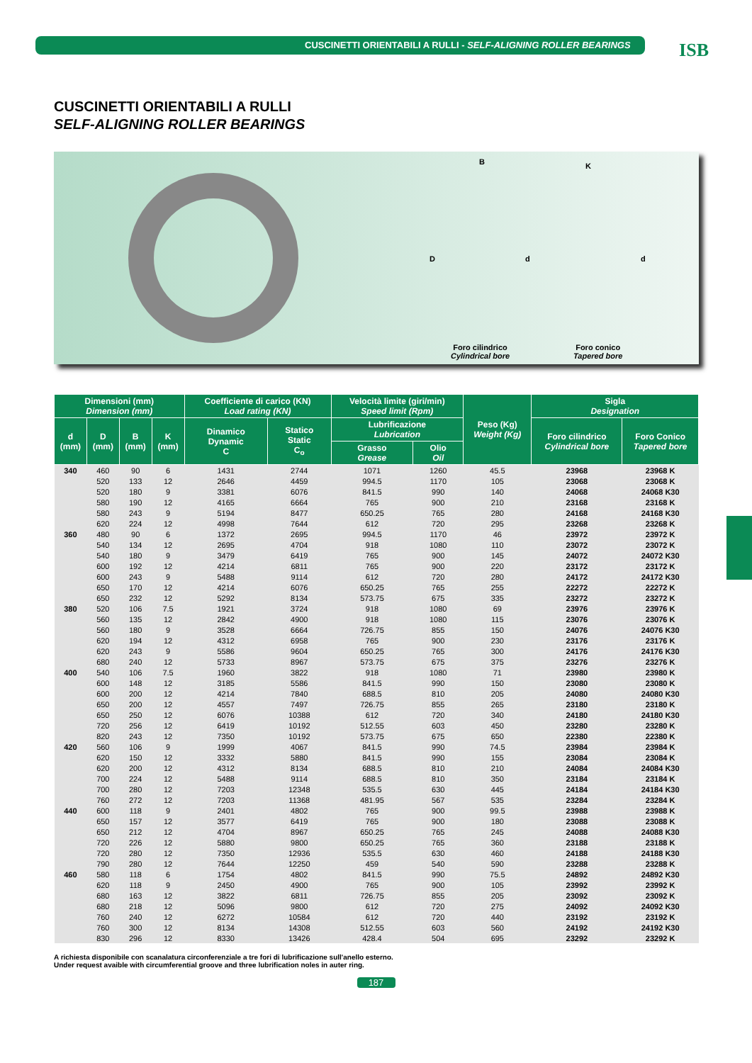CUSCINETTI ORIENTABILI A RULLI - SELF-ALIGNING ROLLER BEARINGS ISB
CUSCINETTI ORIENTABILI A RULLI
SELF-ALIGNING ROLLER BEARINGS
B K
D d d
Foro cilindrico
Cylindrical bore
Foro conico
Tapered bore
| Dimensioni (mm) Dimension (mm) | | | | Coefficiente di carico (KN) Load rating (KN) | | Velocità limite (giri/min) Speed limit (Rpm) | | Peso (Kg) Weight (Kg) | Sigla Designation | |
| --- | --- | --- | --- | --- | --- | --- | --- | --- | --- | --- |
| d (mm) | D (mm) | B (mm) | K (mm) | Dinamico Dynamic C | Statico Static C<sub>o</sub> | Lubrificazione Lubrication | | | Foro cilindrico Cylindrical bore | Foro Conico Tapered bore |
| | | | | | | Grasso Grease | Olio Oil | | | |
| 340 | 460 | 90 | 6 | 1431 | 2744 | 1071 | 1260 | 45.5 | 23968 | 23968 K |
| | 520 | 133 | 12 | 2646 | 4459 | 994.5 | 1170 | 105 | 23068 | 23068 K |
| | 520 | 180 | 9 | 3381 | 6076 | 841.5 | 990 | 140 | 24068 | 24068 K30 |
| | 580 | 190 | 12 | 4165 | 6664 | 765 | 900 | 210 | 23168 | 23168 K |
| | 580 | 243 | 9 | 5194 | 8477 | 650.25 | 765 | 280 | 24168 | 24168 K30 |
| | 620 | 224 | 12 | 4998 | 7644 | 612 | 720 | 295 | 23268 | 23268 K |
| 360 | 480 | 90 | 6 | 1372 | 2695 | 994.5 | 1170 | 46 | 23972 | 23972 K |
| | 540 | 134 | 12 | 2695 | 4704 | 918 | 1080 | 110 | 23072 | 23072 K |
| | 540 | 180 | 9 | 3479 | 6419 | 765 | 900 | 145 | 24072 | 24072 K30 |
| | 600 | 192 | 12 | 4214 | 6811 | 765 | 900 | 220 | 23172 | 23172 K |
| | 600 | 243 | 9 | 5488 | 9114 | 612 | 720 | 280 | 24172 | 24172 K30 |
| | 650 | 170 | 12 | 4214 | 6076 | 650.25 | 765 | 255 | 22272 | 22272 K |
| | 650 | 232 | 12 | 5292 | 8134 | 573.75 | 675 | 335 | 23272 | 23272 K |
| 380 | 520 | 106 | 7.5 | 1921 | 3724 | 918 | 1080 | 69 | 23976 | 23976 K |
| | 560 | 135 | 12 | 2842 | 4900 | 918 | 1080 | 115 | 23076 | 23076 K |
| | 560 | 180 | 9 | 3528 | 6664 | 726.75 | 855 | 150 | 24076 | 24076 K30 |
| | 620 | 194 | 12 | 4312 | 6958 | 765 | 900 | 230 | 23176 | 23176 K |
| | 620 | 243 | 9 | 5586 | 9604 | 650.25 | 765 | 300 | 24176 | 24176 K30 |
| | 680 | 240 | 12 | 5733 | 8967 | 573.75 | 675 | 375 | 23276 | 23276 K |
| 400 | 540 | 106 | 7.5 | 1960 | 3822 | 918 | 1080 | 71 | 23980 | 23980 K |
| | 600 | 148 | 12 | 3185 | 5586 | 841.5 | 990 | 150 | 23080 | 23080 K |
| | 600 | 200 | 12 | 4214 | 7840 | 688.5 | 810 | 205 | 24080 | 24080 K30 |
| | 650 | 200 | 12 | 4557 | 7497 | 726.75 | 855 | 265 | 23180 | 23180 K |
| | 650 | 250 | 12 | 6076 | 10388 | 612 | 720 | 340 | 24180 | 24180 K30 |
| | 720 | 256 | 12 | 6419 | 10192 | 512.55 | 603 | 450 | 23280 | 23280 K |
| | 820 | 243 | 12 | 7350 | 10192 | 573.75 | 675 | 650 | 22380 | 22380 K |
| 420 | 560 | 106 | 9 | 1999 | 4067 | 841.5 | 990 | 74.5 | 23984 | 23984 K |
| | 620 | 150 | 12 | 3332 | 5880 | 841.5 | 990 | 155 | 23084 | 23084 K |
| | 620 | 200 | 12 | 4312 | 8134 | 688.5 | 810 | 210 | 24084 | 24084 K30 |
| | 700 | 224 | 12 | 5488 | 9114 | 688.5 | 810 | 350 | 23184 | 23184 K |
| | 700 | 280 | 12 | 7203 | 12348 | 535.5 | 630 | 445 | 24184 | 24184 K30 |
| | 760 | 272 | 12 | 7203 | 11368 | 481.95 | 567 | 535 | 23284 | 23284 K |
| 440 | 600 | 118 | 9 | 2401 | 4802 | 765 | 900 | 99.5 | 23988 | 23988 K |
| | 650 | 157 | 12 | 3577 | 6419 | 765 | 900 | 180 | 23088 | 23088 K |
| | 650 | 212 | 12 | 4704 | 8967 | 650.25 | 765 | 245 | 24088 | 24088 K30 |
| | 720 | 226 | 12 | 5880 | 9800 | 650.25 | 765 | 360 | 23188 | 23188 K |
| | 720 | 280 | 12 | 7350 | 12936 | 535.5 | 630 | 460 | 24188 | 24188 K30 |
| | 790 | 280 | 12 | 7644 | 12250 | 459 | 540 | 590 | 23288 | 23288 K |
| 460 | 580 | 118 | 6 | 1754 | 4802 | 841.5 | 990 | 75.5 | 24892 | 24892 K30 |
| | 620 | 118 | 9 | 2450 | 4900 | 765 | 900 | 105 | 23992 | 23992 K |
| | 680 | 163 | 12 | 3822 | 6811 | 726.75 | 855 | 205 | 23092 | 23092 K |
| | 680 | 218 | 12 | 5096 | 9800 | 612 | 720 | 275 | 24092 | 24092 K30 |
| | 760 | 240 | 12 | 6272 | 10584 | 612 | 720 | 440 | 23192 | 23192 K |
| | 760 | 300 | 12 | 8134 | 14308 | 512.55 | 603 | 560 | 24192 | 24192 K30 |
| | 830 | 296 | 12 | 8330 | 13426 | 428.4 | 504 | 695 | 23292 | 23292 K |
A richiesta disponibile con scanalatura circonferenziale a tre fori di lubrificazione sull'anello esterno.
Under request avaible with circumferential groove and three lubrification noles in auter ring.
187